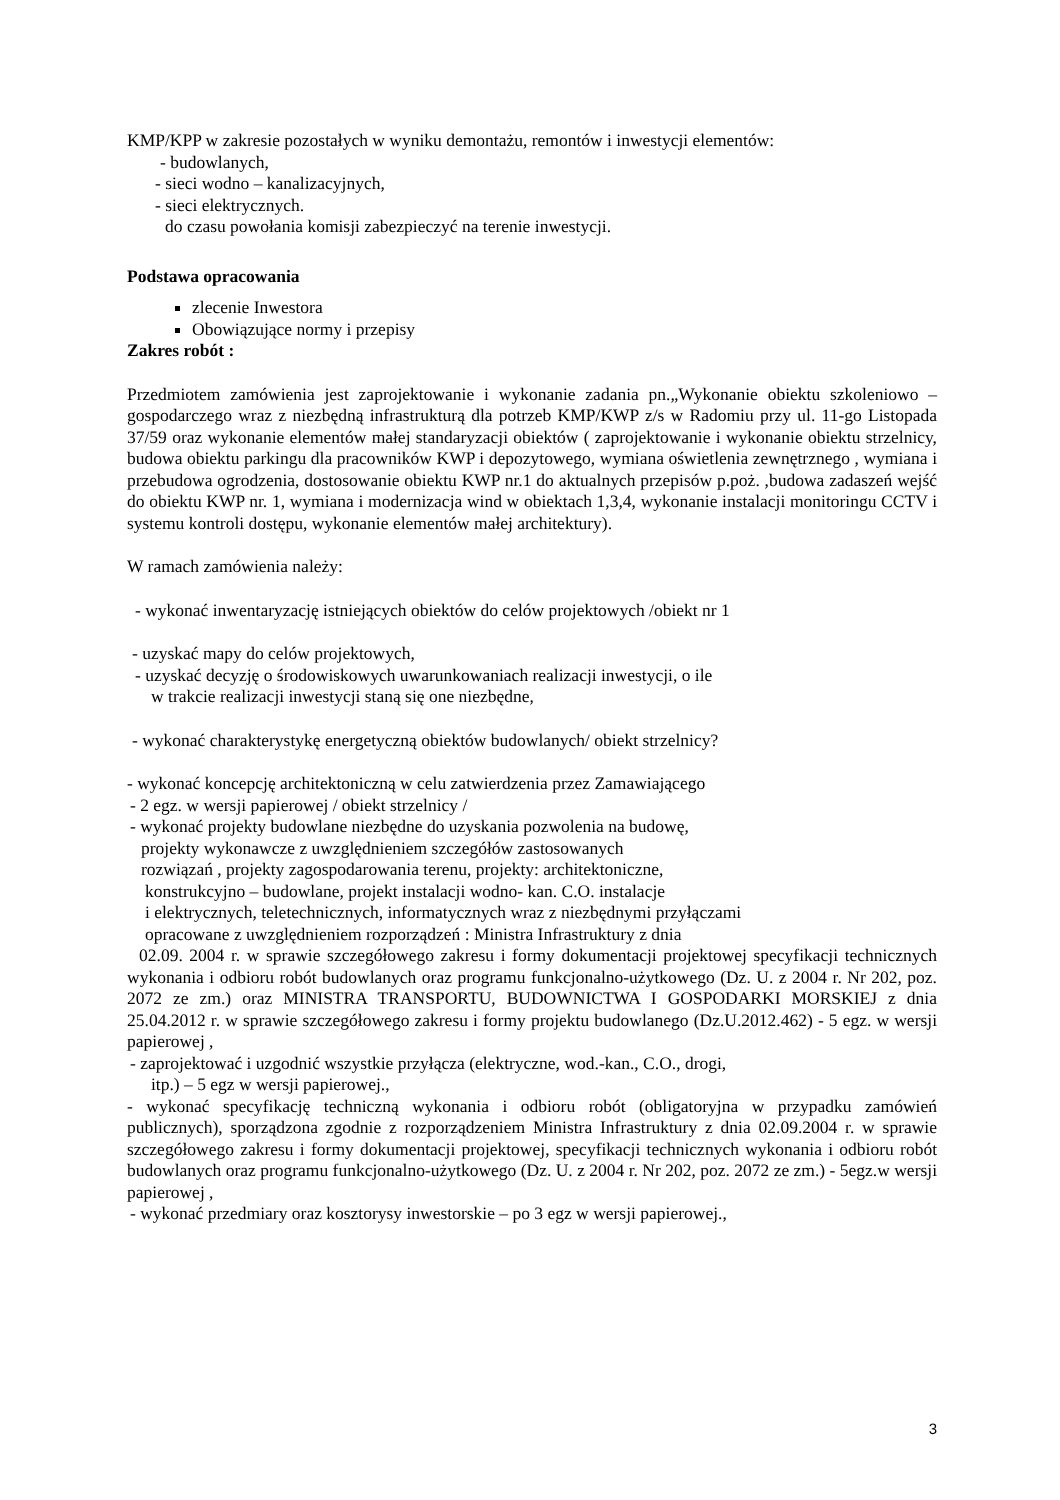KMP/KPP w zakresie pozostałych w wyniku demontażu, remontów i inwestycji elementów:
- budowlanych,
- sieci wodno – kanalizacyjnych,
- sieci elektrycznych.
do czasu powołania komisji zabezpieczyć na terenie inwestycji.
Podstawa opracowania
zlecenie Inwestora
Obowiązujące normy i przepisy
Zakres robót :
Przedmiotem zamówienia jest zaprojektowanie i wykonanie zadania pn.„Wykonanie obiektu szkoleniowo – gospodarczego wraz z niezbędną infrastrukturą dla potrzeb KMP/KWP z/s w Radomiu przy ul. 11-go Listopada 37/59 oraz wykonanie elementów małej standaryzacji obiektów ( zaprojektowanie i wykonanie obiektu strzelnicy, budowa obiektu parkingu dla pracowników KWP i depozytowego, wymiana oświetlenia zewnętrznego , wymiana i przebudowa ogrodzenia, dostosowanie obiektu KWP nr.1 do aktualnych przepisów p.poż. ,budowa zadaszeń wejść do obiektu KWP nr. 1, wymiana i modernizacja wind w obiektach 1,3,4, wykonanie instalacji monitoringu CCTV i systemu kontroli dostępu, wykonanie elementów małej architektury).
W ramach zamówienia należy:
- wykonać inwentaryzację istniejących obiektów do celów projektowych /obiekt nr 1
- uzyskać mapy do celów projektowych,
- uzyskać decyzję o środowiskowych uwarunkowaniach realizacji inwestycji, o ile
w trakcie realizacji inwestycji staną się one niezbędne,
- wykonać charakterystykę energetyczną obiektów budowlanych/ obiekt strzelnicy?
- wykonać koncepcję architektoniczną w celu zatwierdzenia przez Zamawiającego
- 2 egz. w wersji papierowej / obiekt strzelnicy /
- wykonać projekty budowlane niezbędne do uzyskania pozwolenia na budowę,
projekty wykonawcze z uwzględnieniem szczegółów zastosowanych
rozwiązań , projekty zagospodarowania terenu, projekty: architektoniczne,
konstrukcyjno – budowlane, projekt instalacji wodno- kan. C.O. instalacje
i elektrycznych, teletechnicznych, informatycznych wraz z niezbędnymi przyłączami
opracowane z uwzględnieniem rozporządzeń : Ministra Infrastruktury z dnia
02.09. 2004 r. w sprawie szczegółowego zakresu i formy dokumentacji projektowej specyfikacji technicznych wykonania i odbioru robót budowlanych oraz programu funkcjonalno-użytkowego (Dz. U. z 2004 r. Nr 202, poz. 2072 ze zm.) oraz MINISTRA TRANSPORTU, BUDOWNICTWA I GOSPODARKI MORSKIEJ z dnia 25.04.2012 r. w sprawie szczegółowego zakresu i formy projektu budowlanego (Dz.U.2012.462) - 5 egz. w wersji papierowej ,
- zaprojektować i uzgodnić wszystkie przyłącza (elektryczne, wod.-kan., C.O., drogi,
itp.) – 5 egz w wersji papierowej.,
- wykonać specyfikację techniczną wykonania i odbioru robót (obligatoryjna w przypadku zamówień publicznych), sporządzona zgodnie z rozporządzeniem Ministra Infrastruktury z dnia 02.09.2004 r. w sprawie szczegółowego zakresu i formy dokumentacji projektowej, specyfikacji technicznych wykonania i odbioru robót budowlanych oraz programu funkcjonalno-użytkowego (Dz. U. z 2004 r. Nr 202, poz. 2072 ze zm.) - 5egz.w wersji papierowej ,
- wykonać przedmiary oraz kosztorysy inwestorskie – po 3 egz w wersji papierowej.,
3